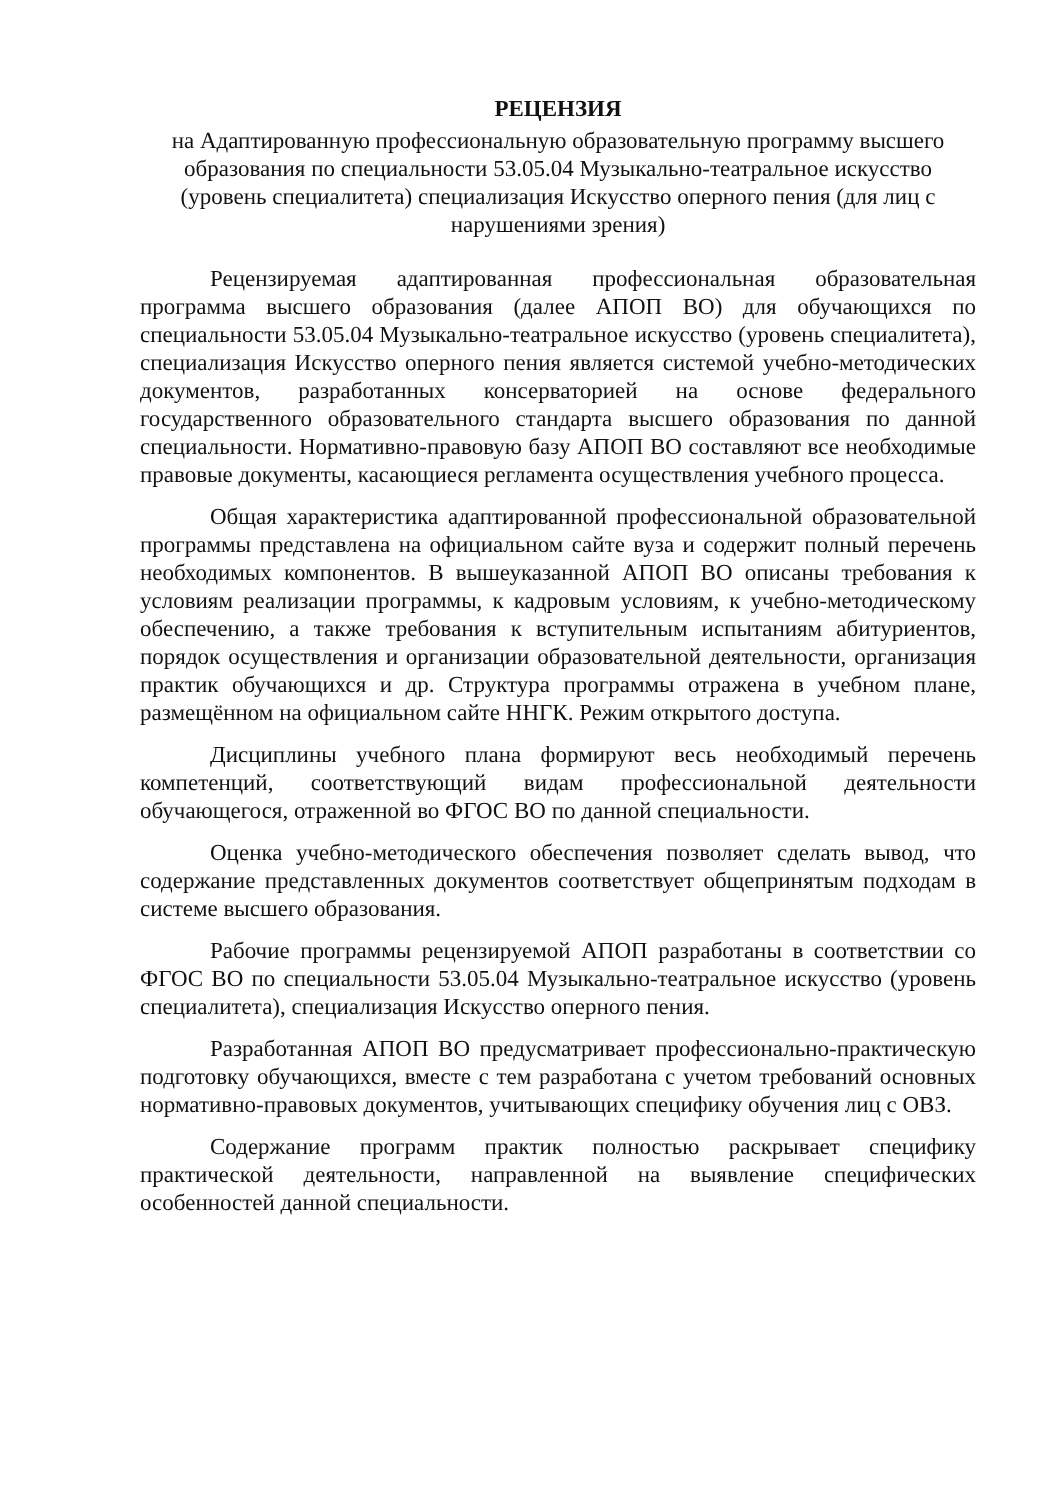РЕЦЕНЗИЯ
на Адаптированную профессиональную образовательную программу высшего образования по специальности 53.05.04 Музыкально-театральное искусство (уровень специалитета) специализация Искусство оперного пения (для лиц с нарушениями зрения)
Рецензируемая адаптированная профессиональная образовательная программа высшего образования (далее АПОП ВО) для обучающихся по специальности 53.05.04 Музыкально-театральное искусство (уровень специалитета), специализация Искусство оперного пения является системой учебно-методических документов, разработанных консерваторией на основе федерального государственного образовательного стандарта высшего образования по данной специальности. Нормативно-правовую базу АПОП ВО составляют все необходимые правовые документы, касающиеся регламента осуществления учебного процесса.
Общая характеристика адаптированной профессиональной образовательной программы представлена на официальном сайте вуза и содержит полный перечень необходимых компонентов. В вышеуказанной АПОП ВО описаны требования к условиям реализации программы, к кадровым условиям, к учебно-методическому обеспечению, а также требования к вступительным испытаниям абитуриентов, порядок осуществления и организации образовательной деятельности, организация практик обучающихся и др. Структура программы отражена в учебном плане, размещённом на официальном сайте ННГК. Режим открытого доступа.
Дисциплины учебного плана формируют весь необходимый перечень компетенций, соответствующий видам профессиональной деятельности обучающегося, отраженной во ФГОС ВО по данной специальности.
Оценка учебно-методического обеспечения позволяет сделать вывод, что содержание представленных документов соответствует общепринятым подходам в системе высшего образования.
Рабочие программы рецензируемой АПОП разработаны в соответствии со ФГОС ВО по специальности 53.05.04 Музыкально-театральное искусство (уровень специалитета), специализация Искусство оперного пения.
Разработанная АПОП ВО предусматривает профессионально-практическую подготовку обучающихся, вместе с тем разработана с учетом требований основных нормативно-правовых документов, учитывающих специфику обучения лиц с ОВЗ.
Содержание программ практик полностью раскрывает специфику практической деятельности, направленной на выявление специфических особенностей данной специальности.